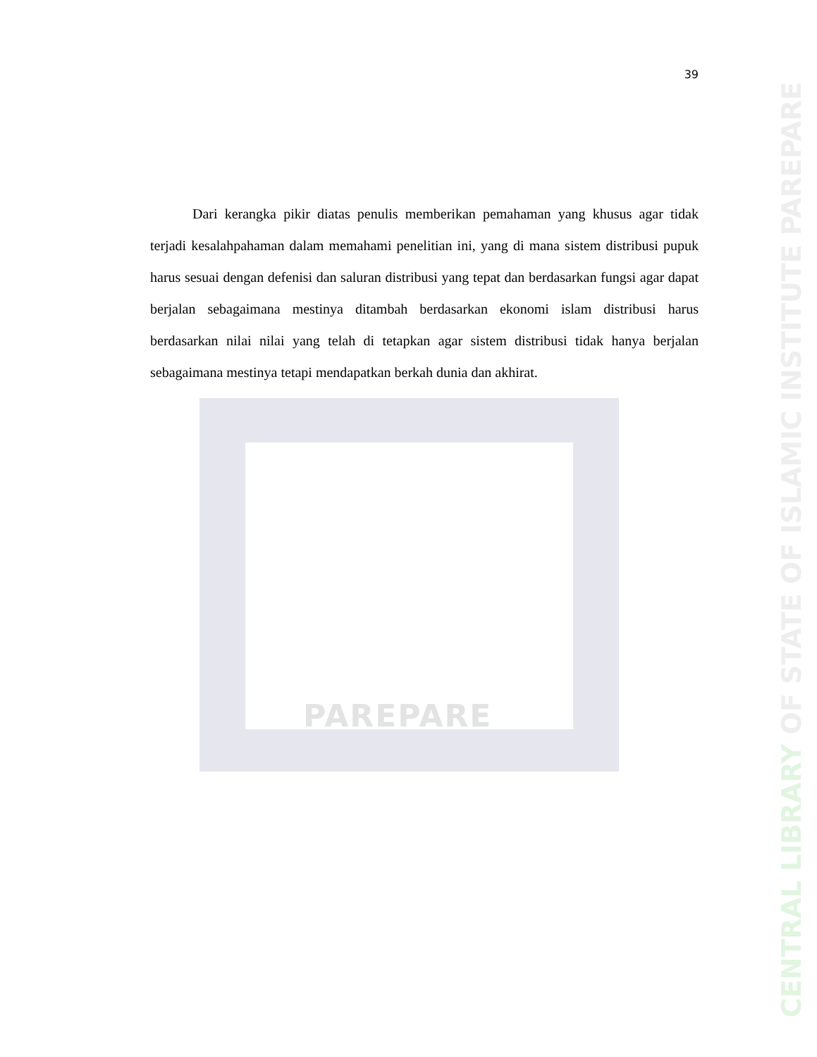PAREPARE
39
   Dari kerangka pikir diatas penulis memberikan pemahaman yang khusus agar tidak terjadi kesalahpahaman dalam memahami penelitian ini, yang di mana sistem distribusi pupuk harus sesuai dengan defenisi dan saluran distribusi yang tepat dan berdasarkan fungsi agar dapat berjalan sebagaimana mestinya ditambah berdasarkan ekonomi islam distribusi harus berdasarkan nilai nilai yang telah di tetapkan agar sistem distribusi tidak hanya berjalan sebagaimana mestinya tetapi mendapatkan berkah dunia dan akhirat.
CENTRAL LIBRARY OF STATE OF ISLAMIC INSTITUTE PAREPARE